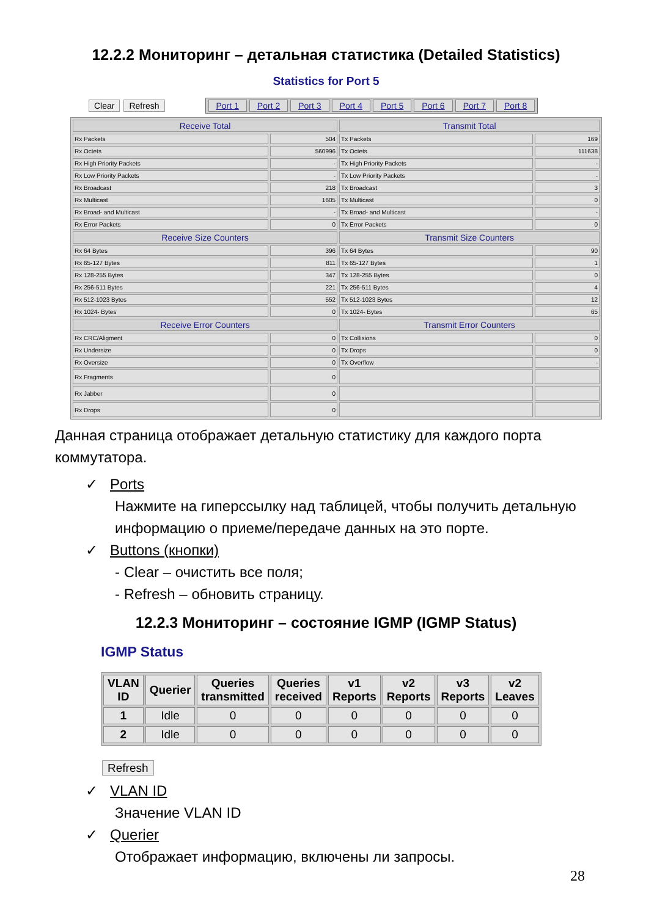12.2.2 Мониторинг – детальная статистика (Detailed Statistics)
Statistics for Port 5
Clear Refresh
Port 1 Port 2 Port 3 Port 4 Port 5 Port 6 Port 7 Port 8
| Receive Total | | Transmit Total | |
| --- | --- | --- | --- |
| Rx Packets | 504 | Tx Packets | 169 |
| Rx Octets | 560996 | Tx Octets | 111638 |
| Rx High Priority Packets | - | Tx High Priority Packets | - |
| Rx Low Priority Packets | - | Tx Low Priority Packets | - |
| Rx Broadcast | 218 | Tx Broadcast | 3 |
| Rx Multicast | 1605 | Tx Multicast | 0 |
| Rx Broad- and Multicast | - | Tx Broad- and Multicast | - |
| Rx Error Packets | 0 | Tx Error Packets | 0 |
| Receive Size Counters | | Transmit Size Counters | |
| Rx 64 Bytes | 396 | Tx 64 Bytes | 90 |
| Rx 65-127 Bytes | 811 | Tx 65-127 Bytes | 1 |
| Rx 128-255 Bytes | 347 | Tx 128-255 Bytes | 0 |
| Rx 256-511 Bytes | 221 | Tx 256-511 Bytes | 4 |
| Rx 512-1023 Bytes | 552 | Tx 512-1023 Bytes | 12 |
| Rx 1024- Bytes | 0 | Tx 1024- Bytes | 65 |
| Receive Error Counters | | Transmit Error Counters | |
| Rx CRC/Aligment | 0 | Tx Collisions | 0 |
| Rx Undersize | 0 | Tx Drops | 0 |
| Rx Oversize | 0 | Tx Overflow | - |
| Rx Fragments | 0 | | |
| Rx Jabber | 0 | | |
| Rx Drops | 0 | | |
Данная страница отображает детальную статистику для каждого порта коммутатора.
✓ Ports
Нажмите на гиперссылку над таблицей, чтобы получить детальную информацию о приеме/передаче данных на это порте.
✓ Buttons (кнопки)
- Clear – очистить все поля;
- Refresh – обновить страницу.
12.2.3 Мониторинг – состояние IGMP (IGMP Status)
IGMP Status
| VLAN ID | Querier | Queries transmitted | Queries received | v1 Reports | v2 Reports | v3 Reports | v2 Leaves |
| --- | --- | --- | --- | --- | --- | --- | --- |
| 1 | Idle | 0 | 0 | 0 | 0 | 0 | 0 |
| 2 | Idle | 0 | 0 | 0 | 0 | 0 | 0 |
Refresh
✓ VLAN ID
Значение VLAN ID
✓ Querier
Отображает информацию, включены ли запросы.
28